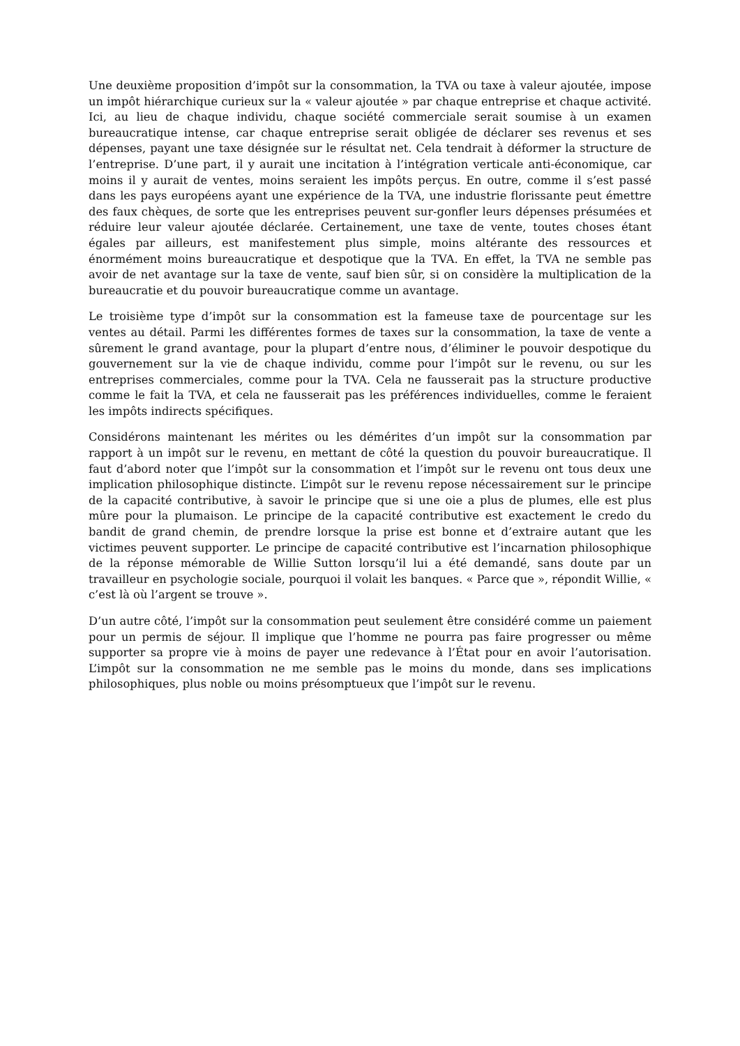Une deuxième proposition d’impôt sur la consommation, la TVA ou taxe à valeur ajoutée, impose un impôt hiérarchique curieux sur la « valeur ajoutée » par chaque entreprise et chaque activité. Ici, au lieu de chaque individu, chaque société commerciale serait soumise à un examen bureaucratique intense, car chaque entreprise serait obligée de déclarer ses revenus et ses dépenses, payant une taxe désignée sur le résultat net. Cela tendrait à déformer la structure de l’entreprise. D’une part, il y aurait une incitation à l’intégration verticale anti-économique, car moins il y aurait de ventes, moins seraient les impôts perçus. En outre, comme il s’est passé dans les pays européens ayant une expérience de la TVA, une industrie florissante peut émettre des faux chèques, de sorte que les entreprises peuvent sur-gonfler leurs dépenses présumées et réduire leur valeur ajoutée déclarée. Certainement, une taxe de vente, toutes choses étant égales par ailleurs, est manifestement plus simple, moins altérante des ressources et énormément moins bureaucratique et despotique que la TVA. En effet, la TVA ne semble pas avoir de net avantage sur la taxe de vente, sauf bien sûr, si on considère la multiplication de la bureaucratie et du pouvoir bureaucratique comme un avantage.
Le troisième type d’impôt sur la consommation est la fameuse taxe de pourcentage sur les ventes au détail. Parmi les différentes formes de taxes sur la consommation, la taxe de vente a sûrement le grand avantage, pour la plupart d’entre nous, d’éliminer le pouvoir despotique du gouvernement sur la vie de chaque individu, comme pour l’impôt sur le revenu, ou sur les entreprises commerciales, comme pour la TVA. Cela ne fausserait pas la structure productive comme le fait la TVA, et cela ne fausserait pas les préférences individuelles, comme le feraient les impôts indirects spécifiques.
Considérons maintenant les mérites ou les démérites d’un impôt sur la consommation par rapport à un impôt sur le revenu, en mettant de côté la question du pouvoir bureaucratique. Il faut d’abord noter que l’impôt sur la consommation et l’impôt sur le revenu ont tous deux une implication philosophique distincte. L’impôt sur le revenu repose nécessairement sur le principe de la capacité contributive, à savoir le principe que si une oie a plus de plumes, elle est plus mûre pour la plumaison. Le principe de la capacité contributive est exactement le credo du bandit de grand chemin, de prendre lorsque la prise est bonne et d’extraire autant que les victimes peuvent supporter. Le principe de capacité contributive est l’incarnation philosophique de la réponse mémorable de Willie Sutton lorsqu’il lui a été demandé, sans doute par un travailleur en psychologie sociale, pourquoi il volait les banques. « Parce que », répondit Willie, « c’est là où l’argent se trouve ».
D’un autre côté, l’impôt sur la consommation peut seulement être considéré comme un paiement pour un permis de séjour. Il implique que l’homme ne pourra pas faire progresser ou même supporter sa propre vie à moins de payer une redevance à l’État pour en avoir l’autorisation. L’impôt sur la consommation ne me semble pas le moins du monde, dans ses implications philosophiques, plus noble ou moins présomptueux que l’impôt sur le revenu.